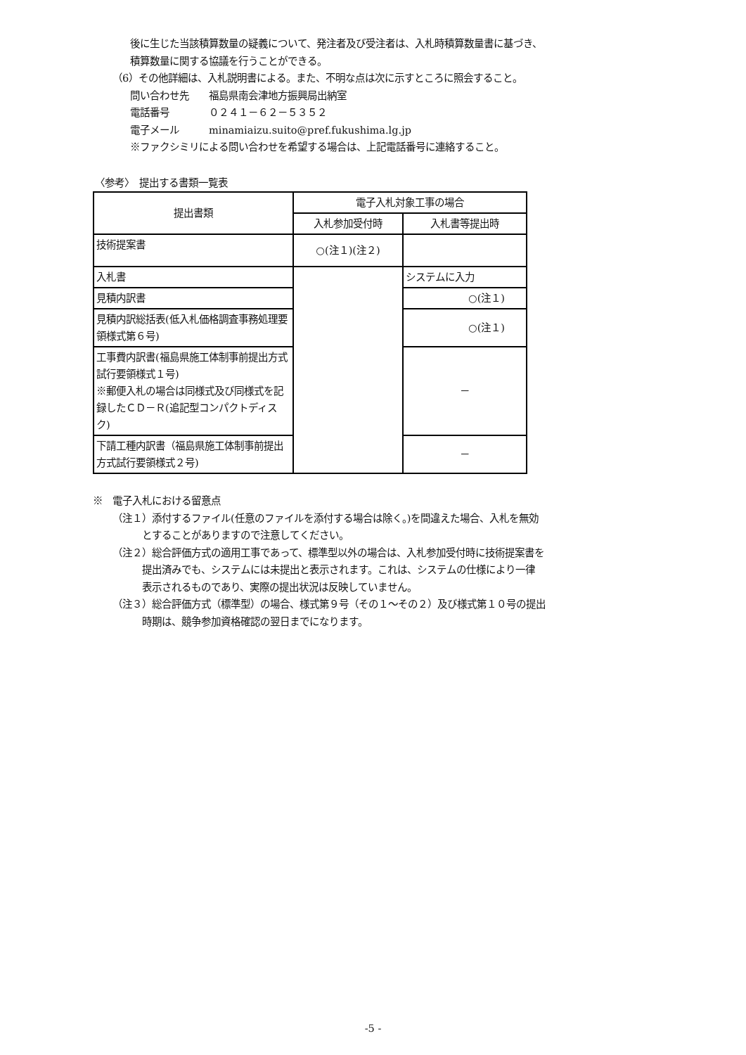後に生じた当該積算数量の疑義について、発注者及び受注者は、入札時積算数量書に基づき、
積算数量に関する協議を行うことができる。
（6）その他詳細は、入札説明書による。また、不明な点は次に示すところに照会すること。
問い合わせ先　　福島県南会津地方振興局出納室
電話番号　　　　０２４１－６２－５３５２
電子メール　　　minamiaizu.suito@pref.fukushima.lg.jp
※ファクシミリによる問い合わせを希望する場合は、上記電話番号に連絡すること。
〈参考〉　提出する書類一覧表
| 提出書類 | 電子入札対象工事の場合 | |
| --- | --- | --- |
| | 入札参加受付時 | 入札書等提出時 |
| 技術提案書 | ○(注１)(注２) | |
| 入札書 | | システムに入力 |
| 見積内訳書 | | ○(注１) |
| 見積内訳総括表(低入札価格調査事務処理要領様式第６号) | | ○(注１) |
| 工事費内訳書(福島県施工体制事前提出方式試行要領様式１号) ※郵便入札の場合は同様式及び同様式を記録したＣＤ－Ｒ(追記型コンパクトディスク) | | － |
| 下請工種内訳書（福島県施工体制事前提出方式試行要領様式２号) | | － |
※　電子入札における留意点
（注１）添付するファイル(任意のファイルを添付する場合は除く。)を間違えた場合、入札を無効
とすることがありますので注意してください。
（注２）総合評価方式の適用工事であって、標準型以外の場合は、入札参加受付時に技術提案書を
提出済みでも、システムには未提出と表示されます。これは、システムの仕様により一律
表示されるものであり、実際の提出状況は反映していません。
（注３）総合評価方式（標準型）の場合、様式第９号（その１～その２）及び様式第１０号の提出
時期は、競争参加資格確認の翌日までになります。
-5 -